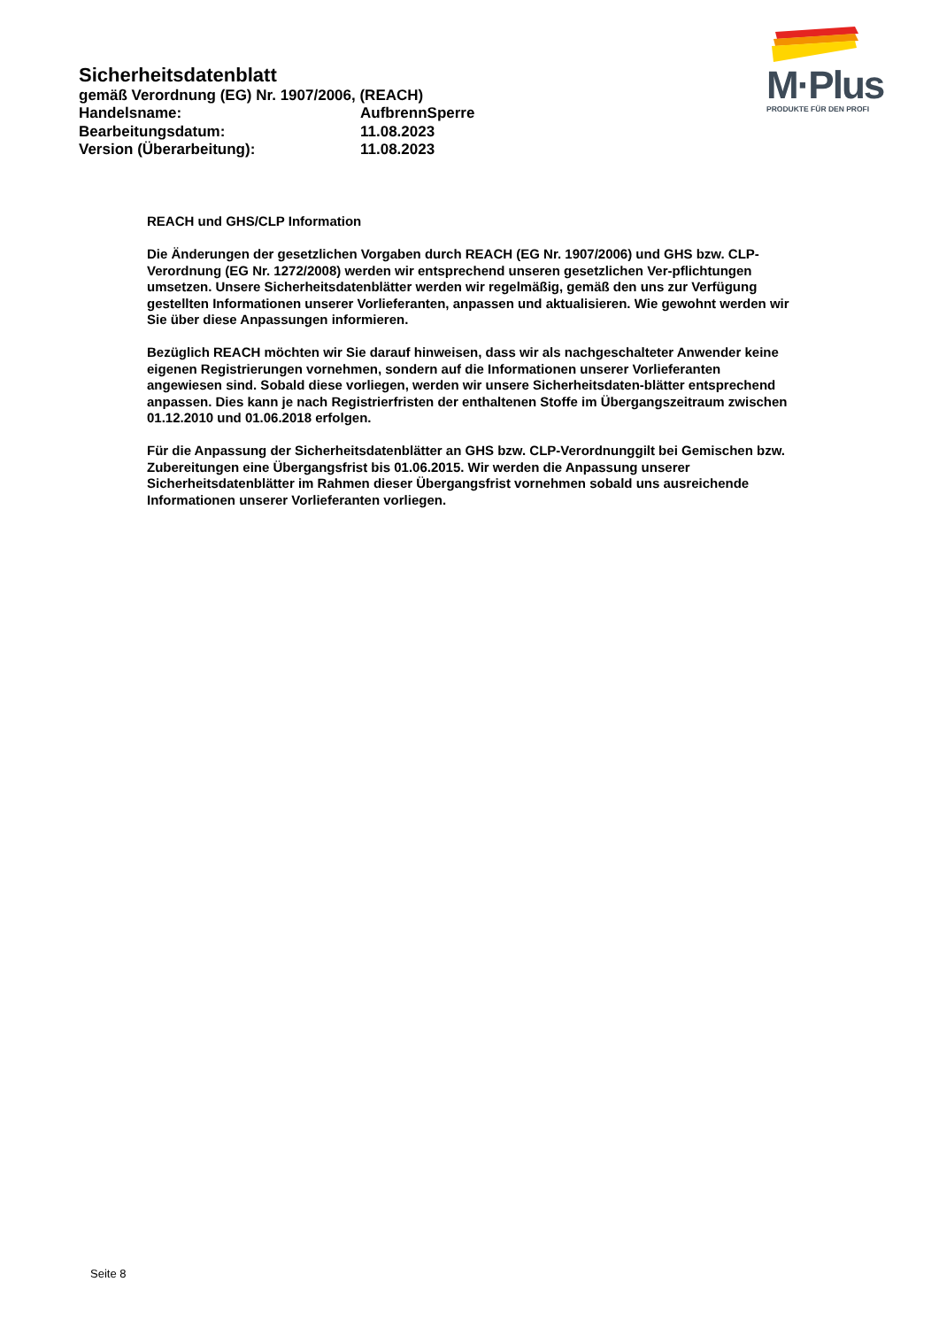M·Plus
PRODUKTE FÜR DEN PROFI
Sicherheitsdatenblatt
gemäß Verordnung (EG) Nr. 1907/2006, (REACH)
Handelsname: AufbrennSperre
Bearbeitungsdatum: 11.08.2023
Version (Überarbeitung): 11.08.2023
REACH und GHS/CLP Information
Die Änderungen der gesetzlichen Vorgaben durch REACH (EG Nr. 1907/2006) und GHS bzw. CLP-Verordnung (EG Nr. 1272/2008) werden wir entsprechend unseren gesetzlichen Ver-pflichtungen umsetzen. Unsere Sicherheitsdatenblätter werden wir regelmäßig, gemäß den uns zur Verfügung gestellten Informationen unserer Vorlieferanten, anpassen und aktualisieren. Wie gewohnt werden wir Sie über diese Anpassungen informieren.
Bezüglich REACH möchten wir Sie darauf hinweisen, dass wir als nachgeschalteter Anwender keine eigenen Registrierungen vornehmen, sondern auf die Informationen unserer Vorlieferanten angewiesen sind. Sobald diese vorliegen, werden wir unsere Sicherheitsdaten-blätter entsprechend anpassen. Dies kann je nach Registrierfristen der enthaltenen Stoffe im Übergangszeitraum zwischen 01.12.2010 und 01.06.2018 erfolgen.
Für die Anpassung der Sicherheitsdatenblätter an GHS bzw. CLP-Verordnunggilt bei Gemischen bzw. Zubereitungen eine Übergangsfrist bis 01.06.2015. Wir werden die Anpassung unserer Sicherheitsdatenblätter im Rahmen dieser Übergangsfrist vornehmen sobald uns ausreichende Informationen unserer Vorlieferanten vorliegen.
Seite 8